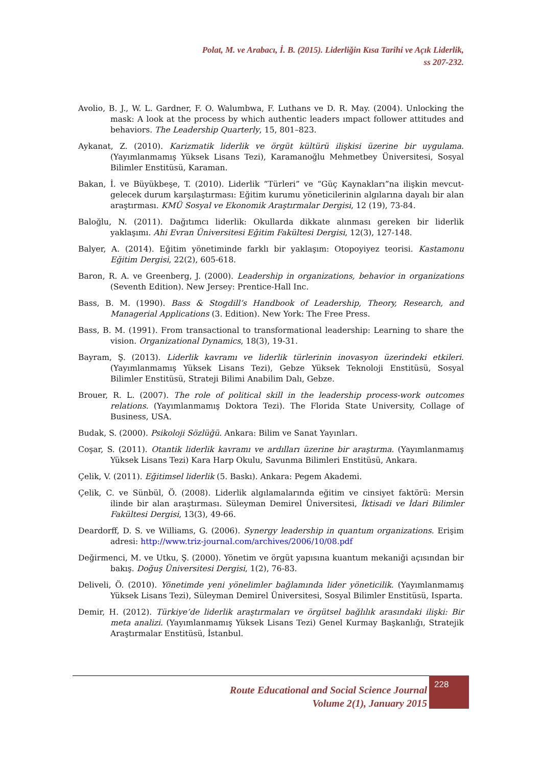Polat, M. ve Arabacı, İ. B. (2015). Liderliğin Kısa Tarihi ve Açık Liderlik,
ss 207-232.
Avolio, B. J., W. L. Gardner, F. O. Walumbwa, F. Luthans ve D. R. May. (2004). Unlocking the mask: A look at the process by which authentic leaders ımpact follower attitudes and behaviors. The Leadership Quarterly, 15, 801–823.
Aykanat, Z. (2010). Karizmatik liderlik ve örgüt kültürü ilişkisi üzerine bir uygulama. (Yayımlanmamış Yüksek Lisans Tezi), Karamanoğlu Mehmetbey Üniversitesi, Sosyal Bilimler Enstitüsü, Karaman.
Bakan, İ. ve Büyükbeşe, T. (2010). Liderlik “Türleri” ve “Güç Kaynakları”na ilişkin mevcut-gelecek durum karşılaştırması: Eğitim kurumu yöneticilerinin algılarına dayalı bir alan araştırması. KMÜ Sosyal ve Ekonomik Araştırmalar Dergisi, 12 (19), 73-84.
Baloğlu, N. (2011). Dağıtımcı liderlik: Okullarda dikkate alınması gereken bir liderlik yaklaşımı. Ahi Evran Üniversitesi Eğitim Fakültesi Dergisi, 12(3), 127-148.
Balyer, A. (2014). Eğitim yönetiminde farklı bir yaklaşım: Otopoyiyez teorisi. Kastamonu Eğitim Dergisi, 22(2), 605-618.
Baron, R. A. ve Greenberg, J. (2000). Leadership in organizations, behavior in organizations (Seventh Edition). New Jersey: Prentice-Hall Inc.
Bass, B. M. (1990). Bass & Stogdill’s Handbook of Leadership, Theory, Research, and Managerial Applications (3. Edition). New York: The Free Press.
Bass, B. M. (1991). From transactional to transformational leadership: Learning to share the vision. Organizational Dynamics, 18(3), 19-31.
Bayram, Ş. (2013). Liderlik kavramı ve liderlik türlerinin inovasyon üzerindeki etkileri. (Yayımlanmamış Yüksek Lisans Tezi), Gebze Yüksek Teknoloji Enstitüsü, Sosyal Bilimler Enstitüsü, Strateji Bilimi Anabilim Dalı, Gebze.
Brouer, R. L. (2007). The role of political skill in the leadership process-work outcomes relations. (Yayımlanmamış Doktora Tezi). The Florida State University, Collage of Business, USA.
Budak, S. (2000). Psikoloji Sözlüğü. Ankara: Bilim ve Sanat Yayınları.
Coşar, S. (2011). Otantik liderlik kavramı ve ardılları üzerine bir araştırma. (Yayımlanmamış Yüksek Lisans Tezi) Kara Harp Okulu, Savunma Bilimleri Enstitüsü, Ankara.
Çelik, V. (2011). Eğitimsel liderlik (5. Baskı). Ankara: Pegem Akademi.
Çelik, C. ve Sünbül, Ö. (2008). Liderlik algılamalarında eğitim ve cinsiyet faktörü: Mersin ilinde bir alan araştırması. Süleyman Demirel Üniversitesi, İktisadi ve İdari Bilimler Fakültesi Dergisi, 13(3), 49-66.
Deardorff, D. S. ve Williams, G. (2006). Synergy leadership in quantum organizations. Erişim adresi: http://www.triz-journal.com/archives/2006/10/08.pdf
Değirmenci, M. ve Utku, Ş. (2000). Yönetim ve örgüt yapısına kuantum mekaniği açısından bir bakış. Doğuş Üniversitesi Dergisi, 1(2), 76-83.
Deliveli, Ö. (2010). Yönetimde yeni yönelimler bağlamında lider yöneticilik. (Yayımlanmamış Yüksek Lisans Tezi), Süleyman Demirel Üniversitesi, Sosyal Bilimler Enstitüsü, Isparta.
Demir, H. (2012). Türkiye’de liderlik araştırmaları ve örgütsel bağlılık arasındaki ilişki: Bir meta analizi. (Yayımlanmamış Yüksek Lisans Tezi) Genel Kurmay Başkanlığı, Stratejik Araştırmalar Enstitüsü, İstanbul.
Route Educational and Social Science Journal
Volume 2(1), January 2015
228